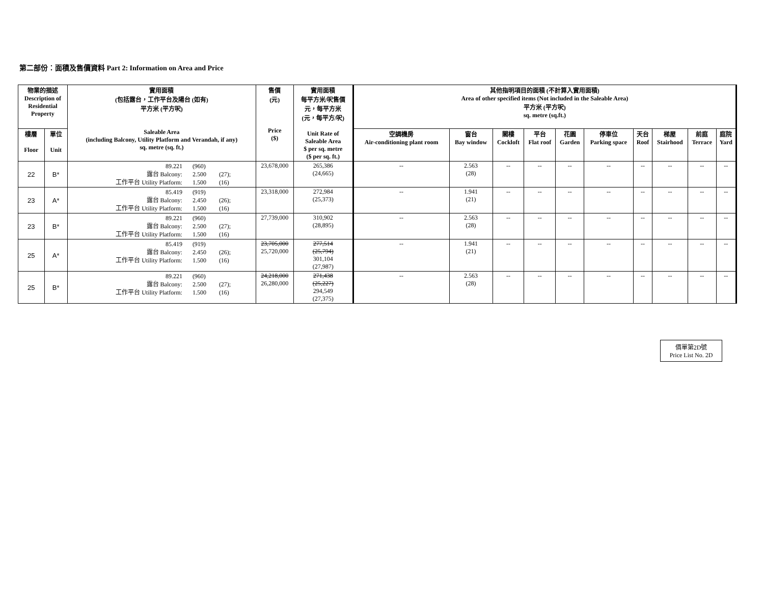第二部份︰面積及售價資料 Part 2: Information on Area and Price
| 物業的描述 Description of Residential Property | | 實用面積 (包括露台，工作平台及陽台 (如有) 平方米 (平方呎) Saleable Area (including Balcony, Utility Platform and Verandah, if any) sq. metre (sq. ft.) | 售價 (元) Price ($) | 實用面積 每平方米/呎售價 元，每平方米 (元，每平方/呎) Unit Rate of Saleable Area $ per sq. metre ($ per sq. ft.) | 其他指明項目的面積 (不計算入實用面積) Area of other specified items (Not included in the Saleable Area) 平方米 (平方呎) sq. metre (sq.ft.) | | | | | | | | | |
| --- | --- | --- | --- | --- | --- | --- | --- | --- | --- | --- | --- | --- | --- | --- |
| 樓層 Floor | 單位 Unit | | | | 空調機房 Air-conditioning plant room | 窗台 Bay window | 閣樓 Cockloft | 平台 Flat roof | 花園 Garden | 停車位 Parking space | 天台 Roof | 梯屋 Stairhood | 前庭 Terrace | 庭院 Yard |
| 22 | B* | 89.221 (960) 露台 Balcony: 2.500 (27); 工作平台 Utility Platform: 1.500 (16) | 23,678,000 | 265,386 (24,665) | -- | 2.563 (28) | -- | -- | -- | -- | -- | -- | -- | -- |
| 23 | A* | 85.419 (919) 露台 Balcony: 2.450 (26); 工作平台 Utility Platform: 1.500 (16) | 23,318,000 | 272,984 (25,373) | -- | 1.941 (21) | -- | -- | -- | -- | -- | -- | -- | -- |
| 23 | B* | 89.221 (960) 露台 Balcony: 2.500 (27); 工作平台 Utility Platform: 1.500 (16) | 27,739,000 | 310,902 (28,895) | -- | 2.563 (28) | -- | -- | -- | -- | -- | -- | -- | -- |
| 25 | A* | 85.419 (919) 露台 Balcony: 2.450 (26); 工作平台 Utility Platform: 1.500 (16) | 23,705,000 25,720,000 | 277,514 (25,794) 301,104 (27,987) | -- | 1.941 (21) | -- | -- | -- | -- | -- | -- | -- | -- |
| 25 | B* | 89.221 (960) 露台 Balcony: 2.500 (27); 工作平台 Utility Platform: 1.500 (16) | 24,218,000 26,280,000 | 271,438 (25,227) 294,549 (27,375) | -- | 2.563 (28) | -- | -- | -- | -- | -- | -- | -- | -- |
價單第2D號
Price List No. 2D